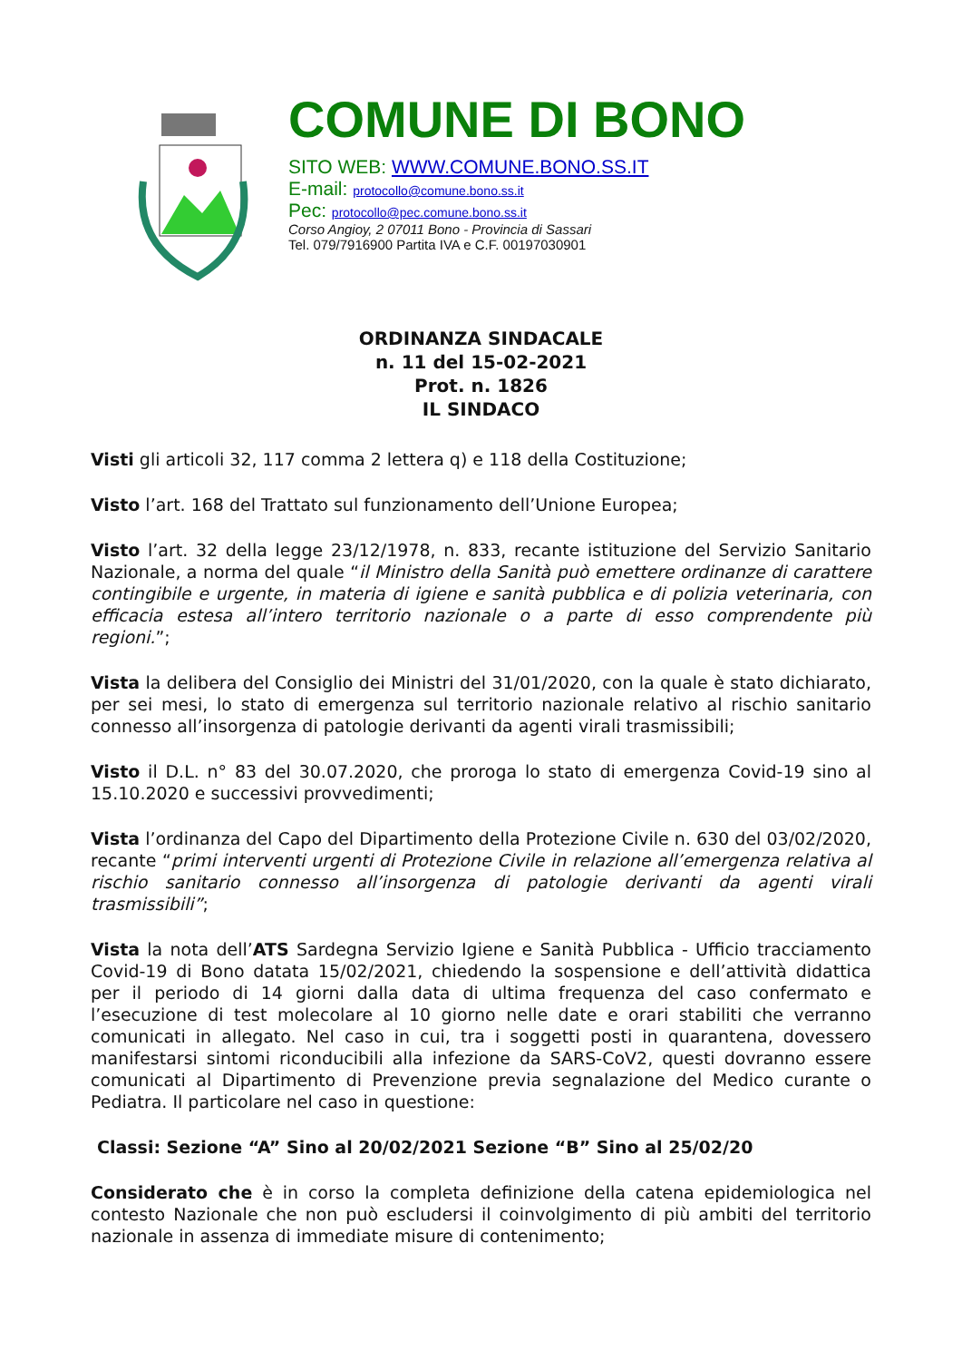COMUNE DI BONO
SITO WEB: WWW.COMUNE.BONO.SS.IT
E-mail: protocollo@comune.bono.ss.it
Pec: protocollo@pec.comune.bono.ss.it
Corso Angioy, 2 07011 Bono - Provincia di Sassari
Tel. 079/7916900 Partita IVA e C.F. 00197030901
ORDINANZA SINDACALE
n. 11 del 15-02-2021
Prot. n. 1826
IL SINDACO
Visti gli articoli 32, 117 comma 2 lettera q) e 118 della Costituzione;
Visto l’art. 168 del Trattato sul funzionamento dell’Unione Europea;
Visto l’art. 32 della legge 23/12/1978, n. 833, recante istituzione del Servizio Sanitario Nazionale, a norma del quale “il Ministro della Sanità può emettere ordinanze di carattere contingibile e urgente, in materia di igiene e sanità pubblica e di polizia veterinaria, con efficacia estesa all’intero territorio nazionale o a parte di esso comprendente più regioni.”;
Vista la delibera del Consiglio dei Ministri del 31/01/2020, con la quale è stato dichiarato, per sei mesi, lo stato di emergenza sul territorio nazionale relativo al rischio sanitario connesso all’insorgenza di patologie derivanti da agenti virali trasmissibili;
Visto il D.L. n° 83 del 30.07.2020, che proroga lo stato di emergenza Covid-19 sino al 15.10.2020 e successivi provvedimenti;
Vista l’ordinanza del Capo del Dipartimento della Protezione Civile n. 630 del 03/02/2020, recante “primi interventi urgenti di Protezione Civile in relazione all’emergenza relativa al rischio sanitario connesso all’insorgenza di patologie derivanti da agenti virali trasmissibili”;
Vista la nota dell’ATS Sardegna Servizio Igiene e Sanità Pubblica - Ufficio tracciamento Covid-19 di Bono datata 15/02/2021, chiedendo la sospensione e dell’attività didattica per il periodo di 14 giorni dalla data di ultima frequenza del caso confermato e l’esecuzione di test molecolare al 10 giorno nelle date e orari stabiliti che verranno comunicati in allegato. Nel caso in cui, tra i soggetti posti in quarantena, dovessero manifestarsi sintomi riconducibili alla infezione da SARS-CoV2, questi dovranno essere comunicati al Dipartimento di Prevenzione previa segnalazione del Medico curante o Pediatra. Il particolare nel caso in questione:
Classi: Sezione “A” Sino al 20/02/2021 Sezione “B” Sino al 25/02/20
Considerato che è in corso la completa definizione della catena epidemiologica nel contesto Nazionale che non può escludersi il coinvolgimento di più ambiti del territorio nazionale in assenza di immediate misure di contenimento;